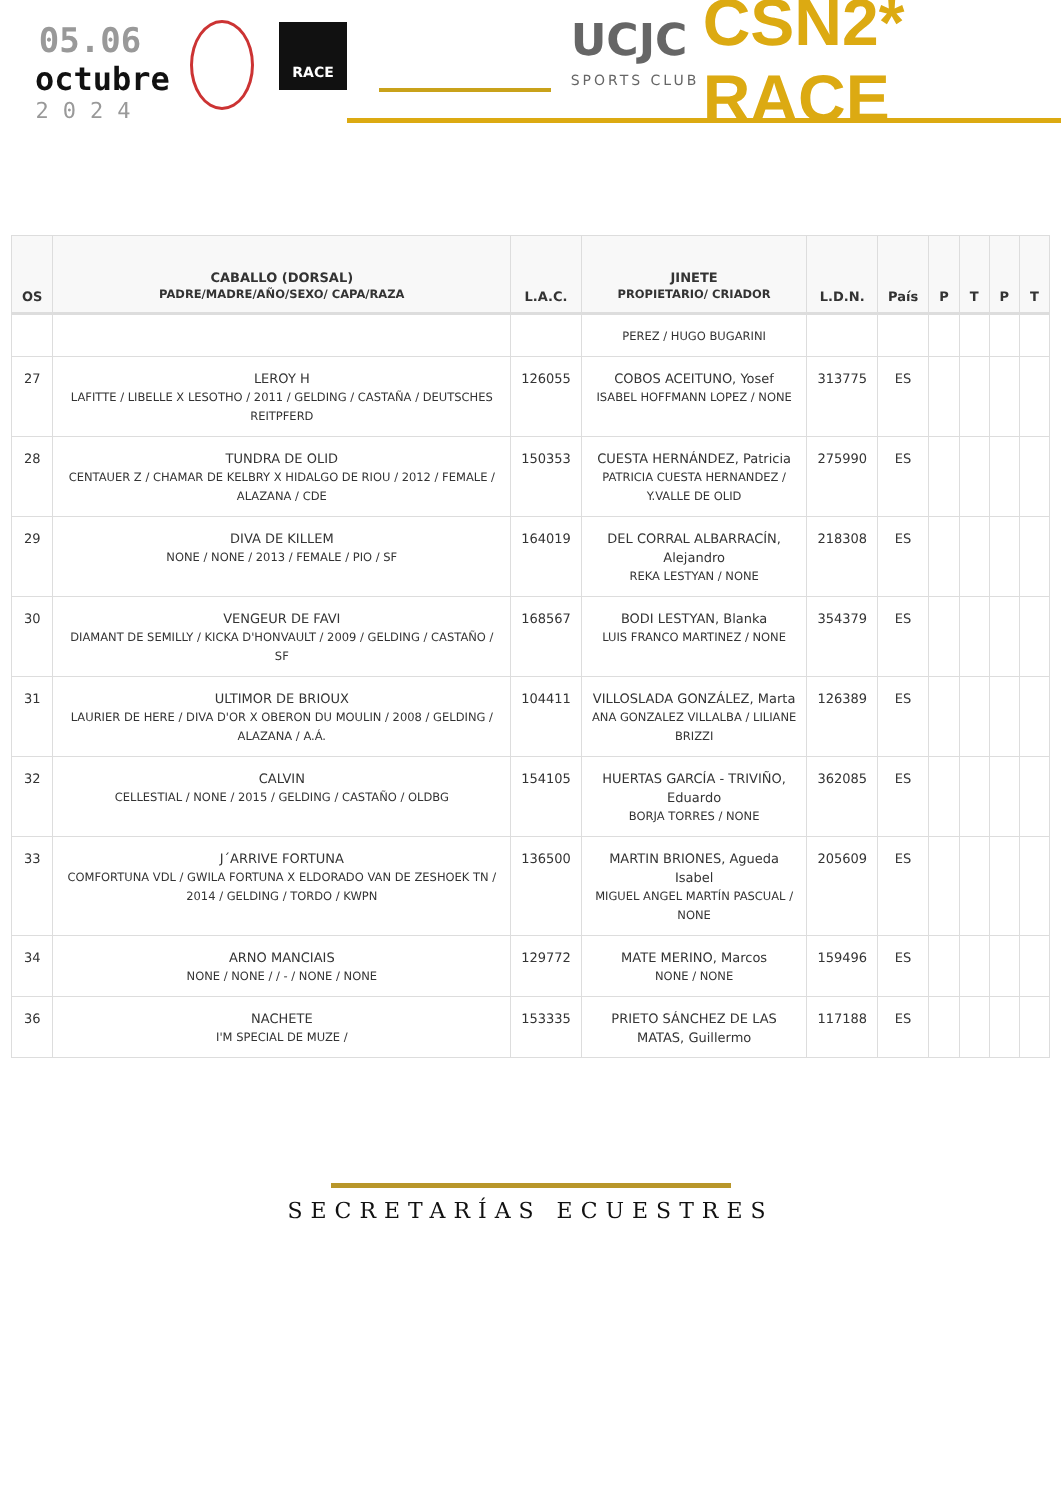05.06
octubre
2024
RACE
UCJC
SPORTS CLUB
CSN2* RACE
| OS | CABALLO (DORSAL) PADRE/MADRE/AÑO/SEXO/ CAPA/RAZA | L.A.C. | JINETE PROPIETARIO/ CRIADOR | L.D.N. | País | P | T | P | T |
| --- | --- | --- | --- | --- | --- | --- | --- | --- | --- |
| | | | PEREZ / HUGO BUGARINI | | | | | | |
| 27 | LEROY H LAFITTE / LIBELLE X LESOTHO / 2011 / GELDING / CASTAÑA / DEUTSCHES REITPFERD | 126055 | COBOS ACEITUNO, Yosef ISABEL HOFFMANN LOPEZ / NONE | 313775 | ES | | | | |
| 28 | TUNDRA DE OLID CENTAUER Z / CHAMAR DE KELBRY X HIDALGO DE RIOU / 2012 / FEMALE / ALAZANA / CDE | 150353 | CUESTA HERNÁNDEZ, Patricia PATRICIA CUESTA HERNANDEZ / Y.VALLE DE OLID | 275990 | ES | | | | |
| 29 | DIVA DE KILLEM NONE / NONE / 2013 / FEMALE / PIO / SF | 164019 | DEL CORRAL ALBARRACÍN, Alejandro REKA LESTYAN / NONE | 218308 | ES | | | | |
| 30 | VENGEUR DE FAVI DIAMANT DE SEMILLY / KICKA D'HONVAULT / 2009 / GELDING / CASTAÑO / SF | 168567 | BODI LESTYAN, Blanka LUIS FRANCO MARTINEZ / NONE | 354379 | ES | | | | |
| 31 | ULTIMOR DE BRIOUX LAURIER DE HERE / DIVA D'OR X OBERON DU MOULIN / 2008 / GELDING / ALAZANA / A.Á. | 104411 | VILLOSLADA GONZÁLEZ, Marta ANA GONZALEZ VILLALBA / LILIANE BRIZZI | 126389 | ES | | | | |
| 32 | CALVIN CELLESTIAL / NONE / 2015 / GELDING / CASTAÑO / OLDBG | 154105 | HUERTAS GARCÍA - TRIVIÑO, Eduardo BORJA TORRES / NONE | 362085 | ES | | | | |
| 33 | J´ARRIVE FORTUNA COMFORTUNA VDL / GWILA FORTUNA X ELDORADO VAN DE ZESHOEK TN / 2014 / GELDING / TORDO / KWPN | 136500 | MARTIN BRIONES, Agueda Isabel MIGUEL ANGEL MARTÍN PASCUAL / NONE | 205609 | ES | | | | |
| 34 | ARNO MANCIAIS NONE / NONE / / - / NONE / NONE | 129772 | MATE MERINO, Marcos NONE / NONE | 159496 | ES | | | | |
| 36 | NACHETE I'M SPECIAL DE MUZE / | 153335 | PRIETO SÁNCHEZ DE LAS MATAS, Guillermo | 117188 | ES | | | | |
SECRETARÍAS ECUESTRES